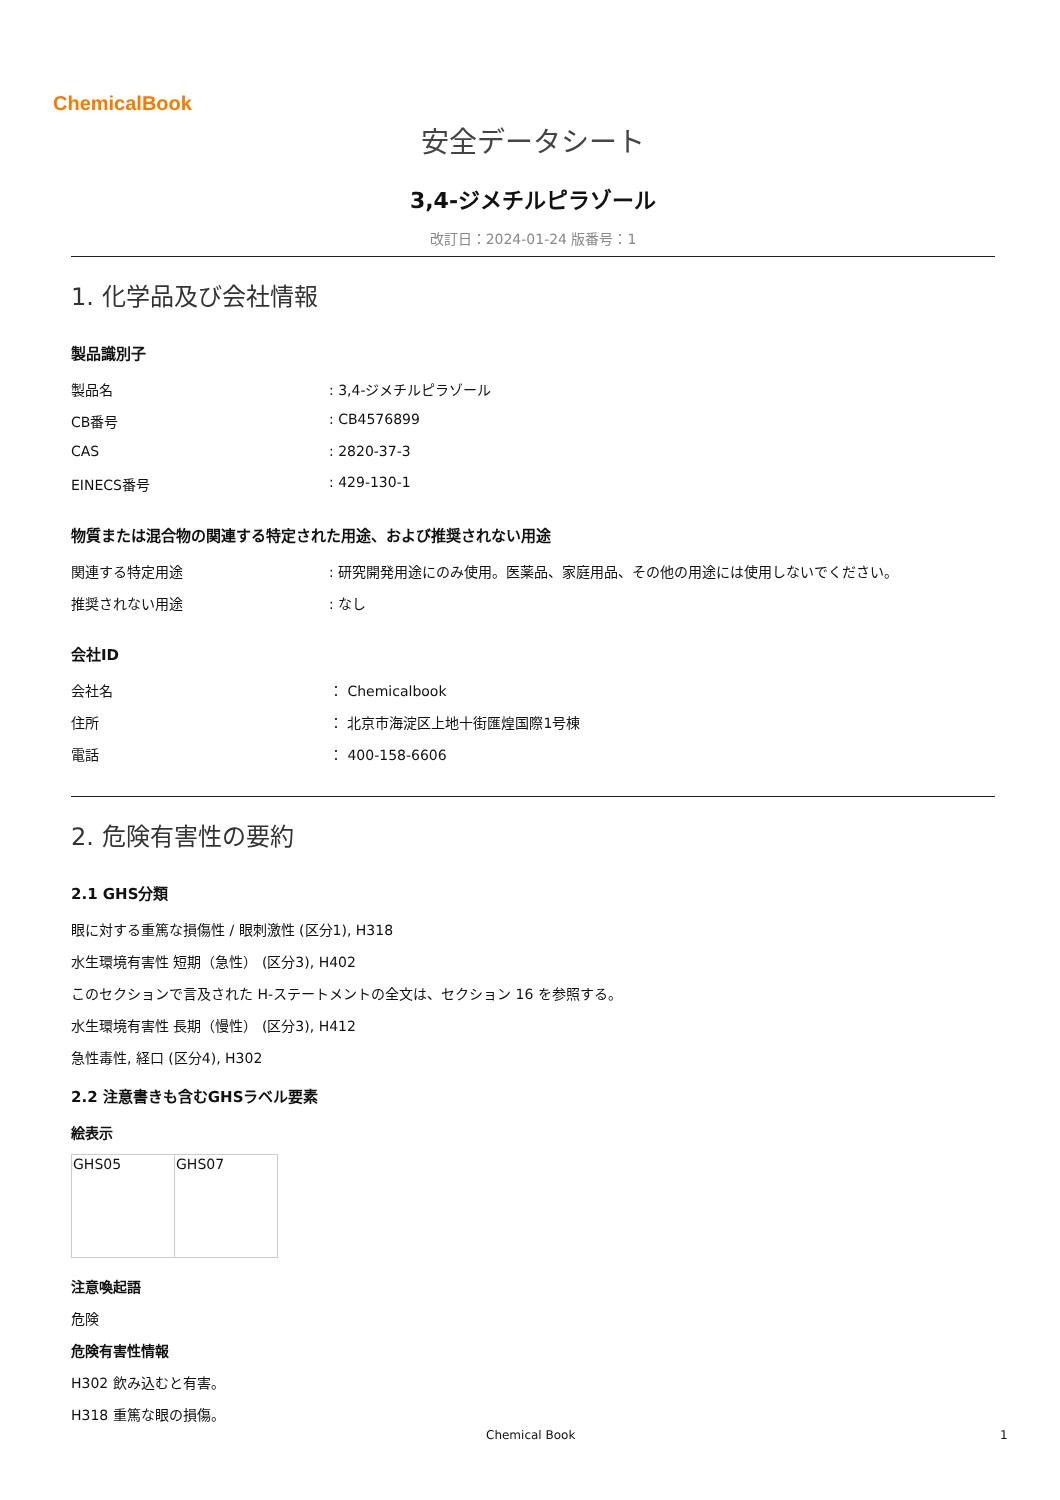ChemicalBook
安全データシート
3,4-ジメチルピラゾール
改訂日：2024-01-24 版番号：1
1. 化学品及び会社情報
製品識別子
| 製品名 | : 3,4-ジメチルピラゾール |
| CB番号 | : CB4576899 |
| CAS | : 2820-37-3 |
| EINECS番号 | : 429-130-1 |
物質または混合物の関連する特定された用途、および推奨されない用途
| 関連する特定用途 | : 研究開発用途にのみ使用。医薬品、家庭用品、その他の用途には使用しないでください。 |
| 推奨されない用途 | : なし |
会社ID
| 会社名 | ： Chemicalbook |
| 住所 | ： 北京市海淀区上地十街匯煌国際1号棟 |
| 電話 | ： 400-158-6606 |
2. 危険有害性の要約
2.1 GHS分類
眼に対する重篤な損傷性 / 眼刺激性 (区分1), H318
水生環境有害性 短期（急性） (区分3), H402
このセクションで言及された H-ステートメントの全文は、セクション 16 を参照する。
水生環境有害性 長期（慢性） (区分3), H412
急性毒性, 経口 (区分4), H302
2.2 注意書きも含むGHSラベル要素
絵表示
| GHS05 | GHS07 |
注意喚起語
危険
危険有害性情報
H302 飲み込むと有害。
H318 重篤な眼の損傷。
Chemical Book 1